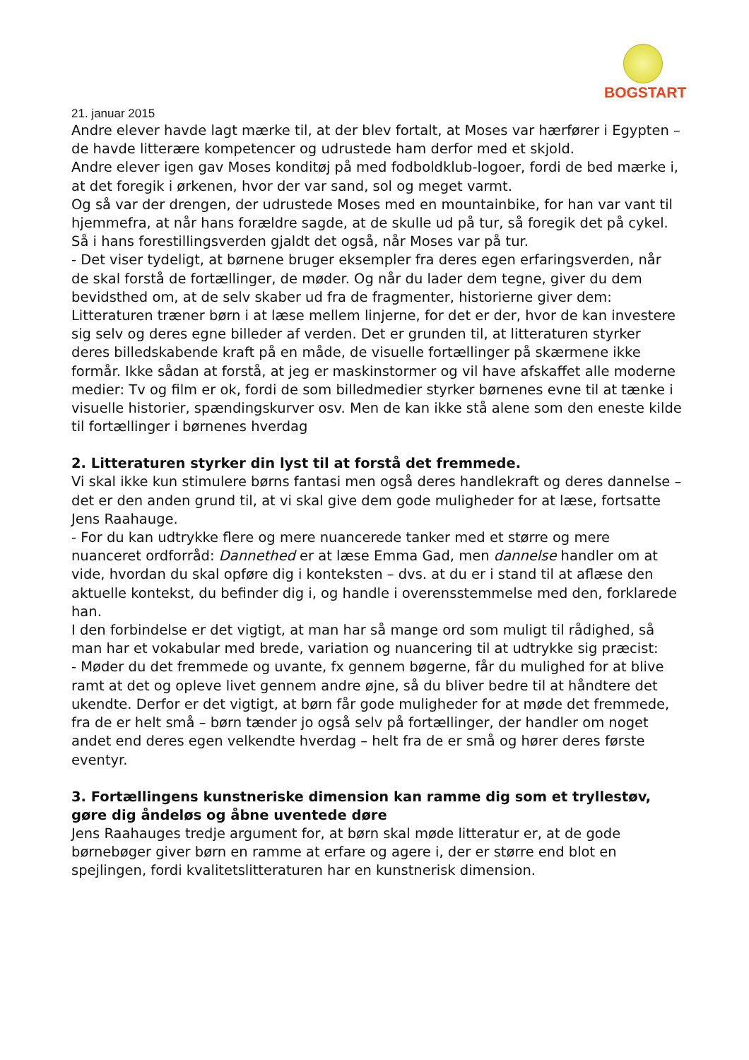BOGSTART
21. januar 2015
Andre elever havde lagt mærke til, at der blev fortalt, at Moses var hærfører i Egypten – de havde litterære kompetencer og udrustede ham derfor med et skjold.
Andre elever igen gav Moses konditøj på med fodboldklub-logoer, fordi de bed mærke i, at det foregik i ørkenen, hvor der var sand, sol og meget varmt.
Og så var der drengen, der udrustede Moses med en mountainbike, for han var vant til hjemmefra, at når hans forældre sagde, at de skulle ud på tur, så foregik det på cykel. Så i hans forestillingsverden gjaldt det også, når Moses var på tur.
- Det viser tydeligt, at børnene bruger eksempler fra deres egen erfaringsverden, når de skal forstå de fortællinger, de møder. Og når du lader dem tegne, giver du dem bevidsthed om, at de selv skaber ud fra de fragmenter, historierne giver dem: Litteraturen træner børn i at læse mellem linjerne, for det er der, hvor de kan investere sig selv og deres egne billeder af verden. Det er grunden til, at litteraturen styrker deres billedskabende kraft på en måde, de visuelle fortællinger på skærmene ikke formår. Ikke sådan at forstå, at jeg er maskinstormer og vil have afskaffet alle moderne medier: Tv og film er ok, fordi de som billedmedier styrker børnenes evne til at tænke i visuelle historier, spændingskurver osv. Men de kan ikke stå alene som den eneste kilde til fortællinger i børnenes hverdag
2. Litteraturen styrker din lyst til at forstå det fremmede.
Vi skal ikke kun stimulere børns fantasi men også deres handlekraft og deres dannelse – det er den anden grund til, at vi skal give dem gode muligheder for at læse, fortsatte Jens Raahauge.
- For du kan udtrykke flere og mere nuancerede tanker med et større og mere nuanceret ordforråd: Dannethed er at læse Emma Gad, men dannelse handler om at vide, hvordan du skal opføre dig i konteksten – dvs. at du er i stand til at aflæse den aktuelle kontekst, du befinder dig i, og handle i overensstemmelse med den, forklarede han.
I den forbindelse er det vigtigt, at man har så mange ord som muligt til rådighed, så man har et vokabular med brede, variation og nuancering til at udtrykke sig præcist:
- Møder du det fremmede og uvante, fx gennem bøgerne, får du mulighed for at blive ramt at det og opleve livet gennem andre øjne, så du bliver bedre til at håndtere det ukendte. Derfor er det vigtigt, at børn får gode muligheder for at møde det fremmede, fra de er helt små – børn tænder jo også selv på fortællinger, der handler om noget andet end deres egen velkendte hverdag – helt fra de er små og hører deres første eventyr.
3. Fortællingens kunstneriske dimension kan ramme dig som et tryllestøv, gøre dig åndeløs og åbne uventede døre
Jens Raahauges tredje argument for, at børn skal møde litteratur er, at de gode børnebøger giver børn en ramme at erfare og agere i, der er større end blot en spejlingen, fordi kvalitetslitteraturen har en kunstnerisk dimension.